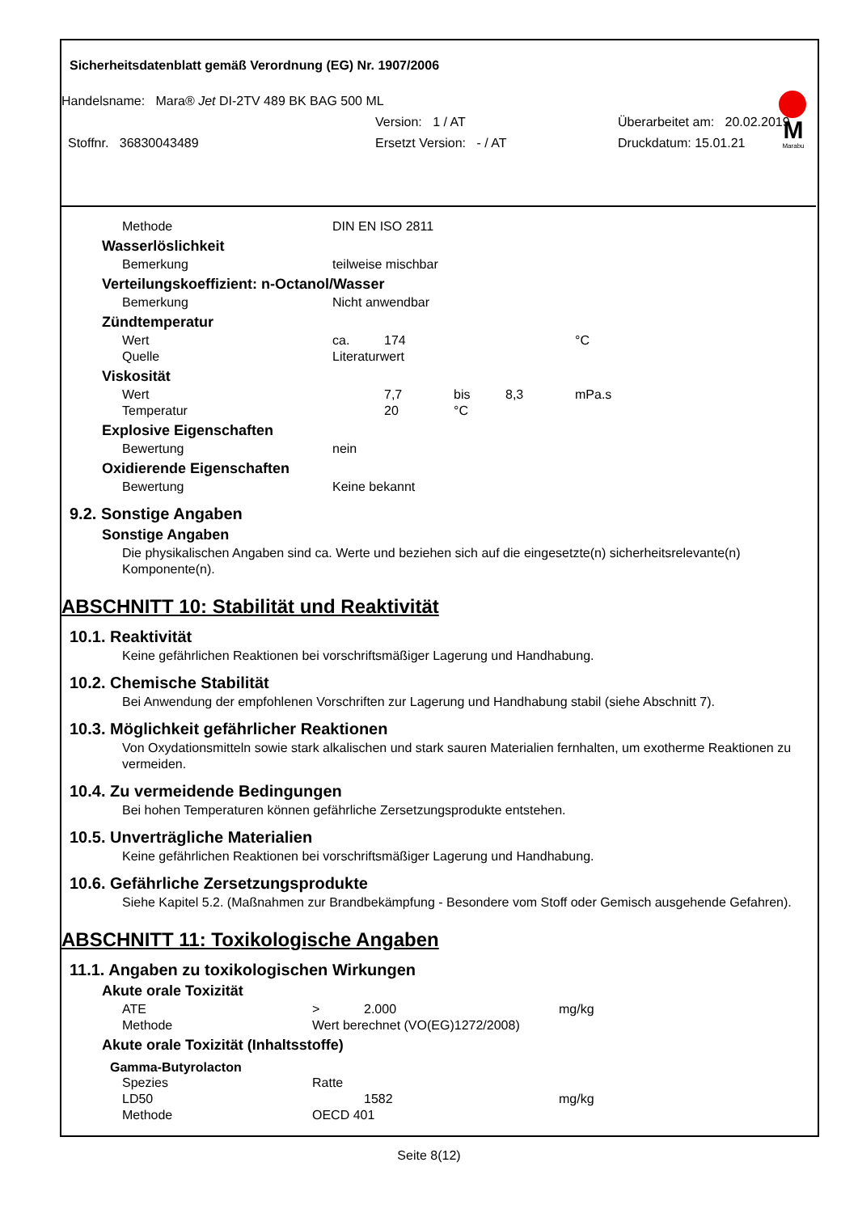Sicherheitsdatenblatt gemäß Verordnung (EG) Nr. 1907/2006
M
Marabu
Handelsname: Mara® Jet DI-2TV 489 BK BAG 500 ML
Version: 1 / AT Überarbeitet am: 20.02.2019
Stoffnr. 36830043489 Ersetzt Version: - / AT Druckdatum: 15.01.21
Methode DIN EN ISO 2811
Wasserlöslichkeit
Bemerkung teilweise mischbar
Verteilungskoeffizient: n-Octanol/Wasser
Bemerkung Nicht anwendbar
Zündtemperatur
Wert ca. 174 °C
Quelle Literaturwert
Viskosität
Wert 7,7 bis 8,3 mPa.s
Temperatur 20 °C
Explosive Eigenschaften
Bewertung nein
Oxidierende Eigenschaften
Bewertung Keine bekannt
9.2. Sonstige Angaben
Sonstige Angaben
Die physikalischen Angaben sind ca. Werte und beziehen sich auf die eingesetzte(n) sicherheitsrelevante(n) Komponente(n).
ABSCHNITT 10: Stabilität und Reaktivität
10.1. Reaktivität
Keine gefährlichen Reaktionen bei vorschriftsmäßiger Lagerung und Handhabung.
10.2. Chemische Stabilität
Bei Anwendung der empfohlenen Vorschriften zur Lagerung und Handhabung stabil (siehe Abschnitt 7).
10.3. Möglichkeit gefährlicher Reaktionen
Von Oxydationsmitteln sowie stark alkalischen und stark sauren Materialien fernhalten, um exotherme Reaktionen zu vermeiden.
10.4. Zu vermeidende Bedingungen
Bei hohen Temperaturen können gefährliche Zersetzungsprodukte entstehen.
10.5. Unverträgliche Materialien
Keine gefährlichen Reaktionen bei vorschriftsmäßiger Lagerung und Handhabung.
10.6. Gefährliche Zersetzungsprodukte
Siehe Kapitel 5.2. (Maßnahmen zur Brandbekämpfung - Besondere vom Stoff oder Gemisch ausgehende Gefahren).
ABSCHNITT 11: Toxikologische Angaben
11.1. Angaben zu toxikologischen Wirkungen
Akute orale Toxizität
ATE > 2.000 mg/kg
Methode Wert berechnet (VO(EG)1272/2008)
Akute orale Toxizität (Inhaltsstoffe)
Gamma-Butyrolacton
Spezies Ratte
LD50 1582 mg/kg
Methode OECD 401
Seite 8(12)